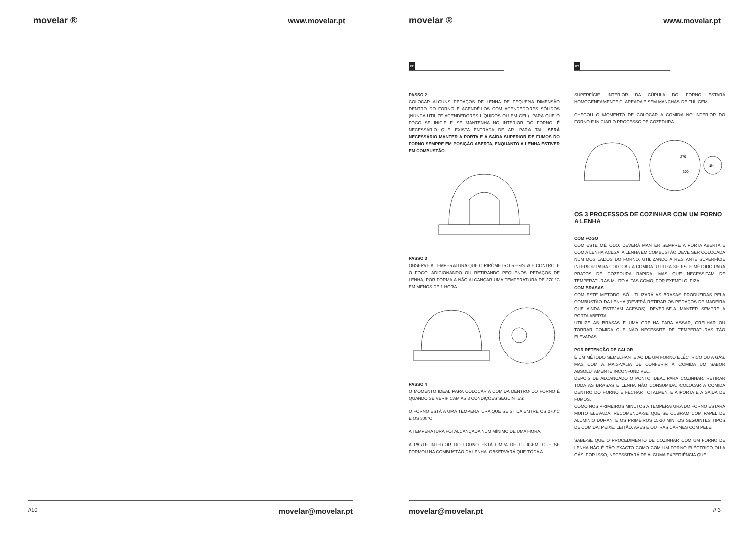movelar ® www.movelar.pt
//10 movelar@movelar.pt
movelar ® www.movelar.pt
PT
PASSO 2
COLOCAR ALGUNS PEDAÇOS DE LENHA DE PEQUENA DIMENSÃO DENTRO DO FORNO E ACENDÊ-LOS COM ACENDEDORES SÓLIDOS (NUNCA UTILIZE ACENDEDORES LÍQUIDOS OU EM GEL). PARA QUE O FOGO SE INICIE E SE MANTENHA NO INTERIOR DO FORNO, É NECESSÁRIO QUE EXISTA ENTRADA DE AR. PARA TAL, SERÁ NECESSÁRIO MANTER A PORTA E A SAÍDA SUPERIOR DE FUMOS DO FORNO SEMPRE EM POSIÇÃO ABERTA, ENQUANTO A LENHA ESTIVER EM COMBUSTÃO.
PASSO 3
OBSERVE A TEMPERATURA QUE O PIRÓMETRO REGISTA E CONTROLE O FOGO, ADICIONANDO OU RETIRANDO PEQUENOS PEDAÇOS DE LENHA, POR FORMA A NÃO ALCANÇAR UMA TEMPERATURA DE 270 °C EM MENOS DE 1 HORA
PASSO 4
O MOMENTO IDEAL PARA COLOCAR A COMIDA DENTRO DO FORNO É QUANDO SE VERIFICAM AS 3 CONDIÇÕES SEGUINTES:
O FORNO ESTÁ A UMA TEMPERATURA QUE SE SITUA ENTRE OS 270°C E OS 300°C
A TEMPERATURA FOI ALCANÇADA NUM MÍNIMO DE UMA HORA.
A PARTE INTERIOR DO FORNO ESTÁ LIMPA DE FULIGEM, QUE SE FORMOU NA COMBUSTÃO DA LENHA. OBSERVARÁ QUE TODA A
PT
SUPERFÍCIE INTERIOR DA CÚPULA DO FORNO ESTARÁ HOMOGENEAMENTE CLAREADA E SEM MANCHAS DE FULIGEM.
CHEGOU O MOMENTO DE COLOCAR A COMIDA NO INTERIOR DO FORNO E INICIAR O PROCESSO DE COZEDURA.
270
300
1h
OS 3 PROCESSOS DE COZINHAR COM UM FORNO A LENHA
COM FOGO
COM ESTE MÉTODO, DEVERÁ MANTER SEMPRE A PORTA ABERTA E COM A LENHA ACESA. A LENHA EM COMBUSTÃO DEVE SER COLOCADA NUM DOS LADOS DO FORNO, UTILIZANDO A RESTANTE SUPERFÍCIE INTERIOR PARA COLOCAR A COMIDA. UTILIZA-SE ESTE MÉTODO PARA PRATOS DE COZEDURA RÁPIDA, MAS QUE NECESSITAM DE TEMPERATURAS MUITO ALTAS COMO, POR EXEMPLO, PIZA
COM BRASAS
COM ESTE MÉTODO, SÓ UTILIZARÁ AS BRASAS PRODUZIDAS PELA COMBUSTÃO DA LENHA (DEVERÁ RETIRAR OS PEDAÇOS DE MADEIRA QUE AINDA ESTEJAM ACESOS). DEVER-SE-Á MANTER SEMPRE A PORTA ABERTA.
UTILIZE AS BRASAS E UMA GRELHA PARA ASSAR, GRELHAR OU TORRAR COMIDA QUE NÃO NECESSITE DE TEMPERATURAS TÃO ELEVADAS.
POR RETENÇÃO DE CALOR
É UM MÉTODO SEMELHANTE AO DE UM FORNO ELÉCTRICO OU A GÁS, MAS COM A MAIS-VALIA DE CONFERIR À COMIDA UM SABOR ABSOLUTAMENTE INCONFUNDÍVEL.
DEPOIS DE ALCANÇADO O PONTO IDEAL PARA COZINHAR, RETIRAR TODA AS BRASAS E LENHA NÃO CONSUMIDA. COLOCAR A COMIDA DENTRO DO FORNO E FECHAR TOTALMENTE A PORTA E A SAÍDA DE FUMOS.
COMO NOS PRIMEIROS MINUTOS A TEMPERATURA DO FORNO ESTARÁ MUITO ELEVADA, RECOMENDA-SE QUE SE CUBRAM COM PAPEL DE ALUMÍNIO DURANTE OS PRIMEIROS 15-20 MIN. OS SEGUINTES TIPOS DE COMIDA: PEIXE, LEITÃO, AVES E OUTRAS CARNES COM PELE.
SABE-SE QUE O PROCEDIMENTO DE COZINHAR COM UM FORNO DE LENHA NÃO É TÃO EXACTO COMO COM UM FORNO ELÉCTRICO OU A GÁS. POR ISSO, NECESSITARÁ DE ALGUMA EXPERIÊNCIA QUE
movelar@movelar.pt // 3